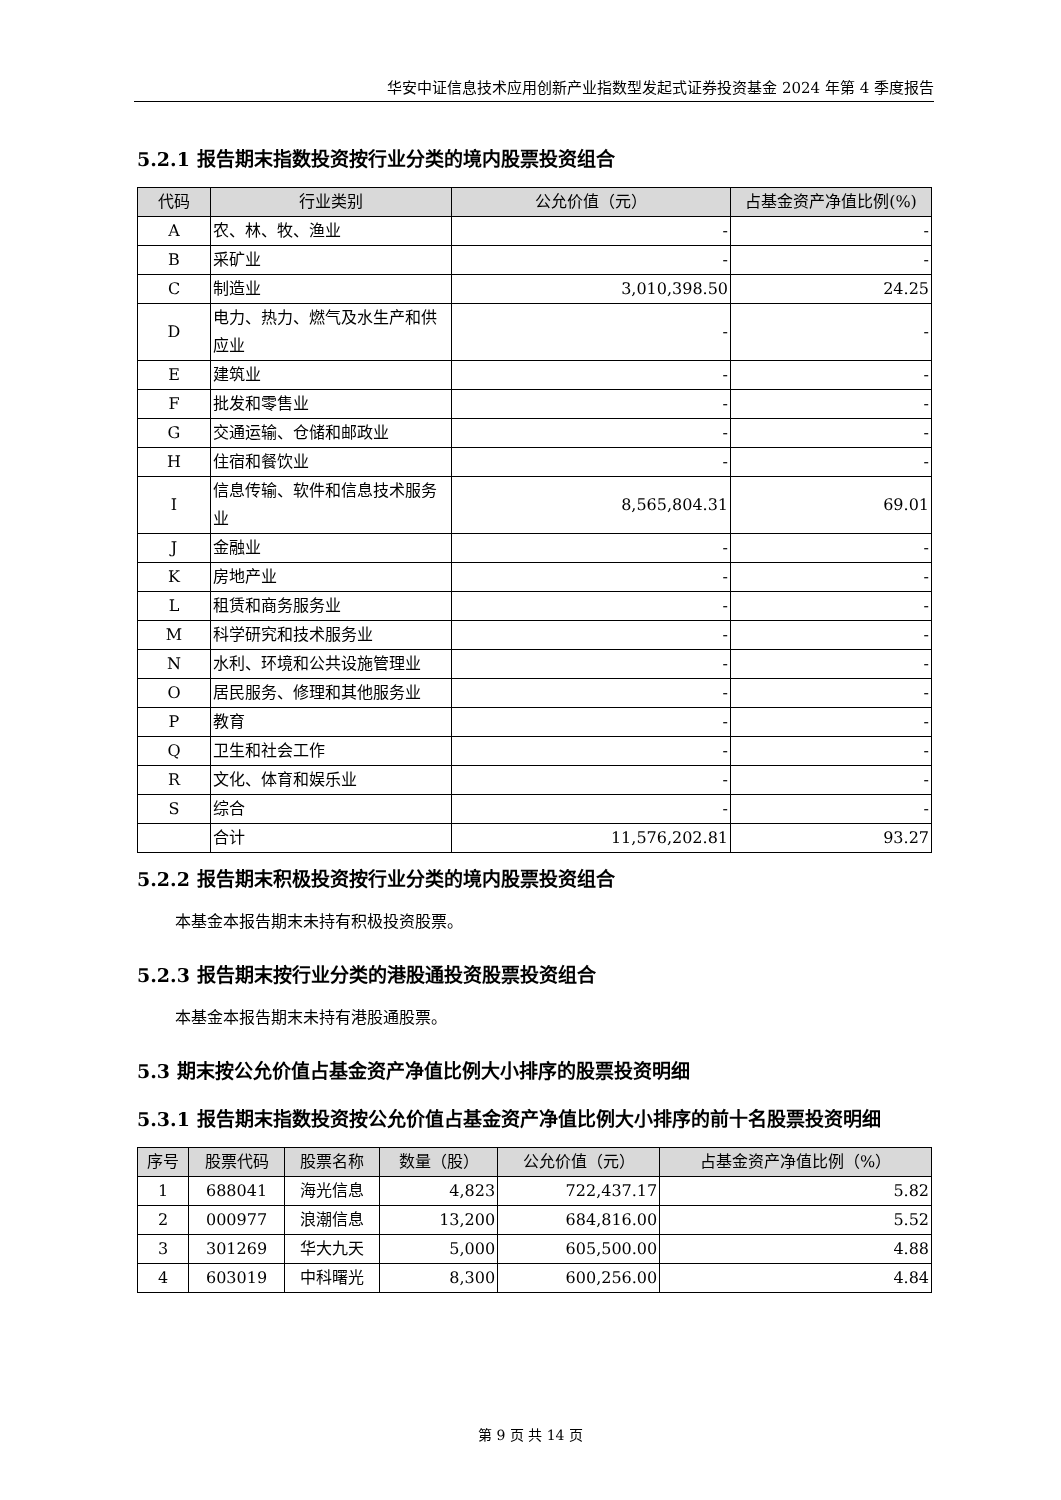华安中证信息技术应用创新产业指数型发起式证券投资基金 2024 年第 4 季度报告
5.2.1 报告期末指数投资按行业分类的境内股票投资组合
| 代码 | 行业类别 | 公允价值（元） | 占基金资产净值比例(%) |
| --- | --- | --- | --- |
| A | 农、林、牧、渔业 | - | - |
| B | 采矿业 | - | - |
| C | 制造业 | 3,010,398.50 | 24.25 |
| D | 电力、热力、燃气及水生产和供应业 | - | - |
| E | 建筑业 | - | - |
| F | 批发和零售业 | - | - |
| G | 交通运输、仓储和邮政业 | - | - |
| H | 住宿和餐饮业 | - | - |
| I | 信息传输、软件和信息技术服务业 | 8,565,804.31 | 69.01 |
| J | 金融业 | - | - |
| K | 房地产业 | - | - |
| L | 租赁和商务服务业 | - | - |
| M | 科学研究和技术服务业 | - | - |
| N | 水利、环境和公共设施管理业 | - | - |
| O | 居民服务、修理和其他服务业 | - | - |
| P | 教育 | - | - |
| Q | 卫生和社会工作 | - | - |
| R | 文化、体育和娱乐业 | - | - |
| S | 综合 | - | - |
| | 合计 | 11,576,202.81 | 93.27 |
5.2.2 报告期末积极投资按行业分类的境内股票投资组合
本基金本报告期末未持有积极投资股票。
5.2.3 报告期末按行业分类的港股通投资股票投资组合
本基金本报告期末未持有港股通股票。
5.3 期末按公允价值占基金资产净值比例大小排序的股票投资明细
5.3.1 报告期末指数投资按公允价值占基金资产净值比例大小排序的前十名股票投资明细
| 序号 | 股票代码 | 股票名称 | 数量（股） | 公允价值（元） | 占基金资产净值比例（%） |
| --- | --- | --- | --- | --- | --- |
| 1 | 688041 | 海光信息 | 4,823 | 722,437.17 | 5.82 |
| 2 | 000977 | 浪潮信息 | 13,200 | 684,816.00 | 5.52 |
| 3 | 301269 | 华大九天 | 5,000 | 605,500.00 | 4.88 |
| 4 | 603019 | 中科曙光 | 8,300 | 600,256.00 | 4.84 |
第 9 页 共 14 页